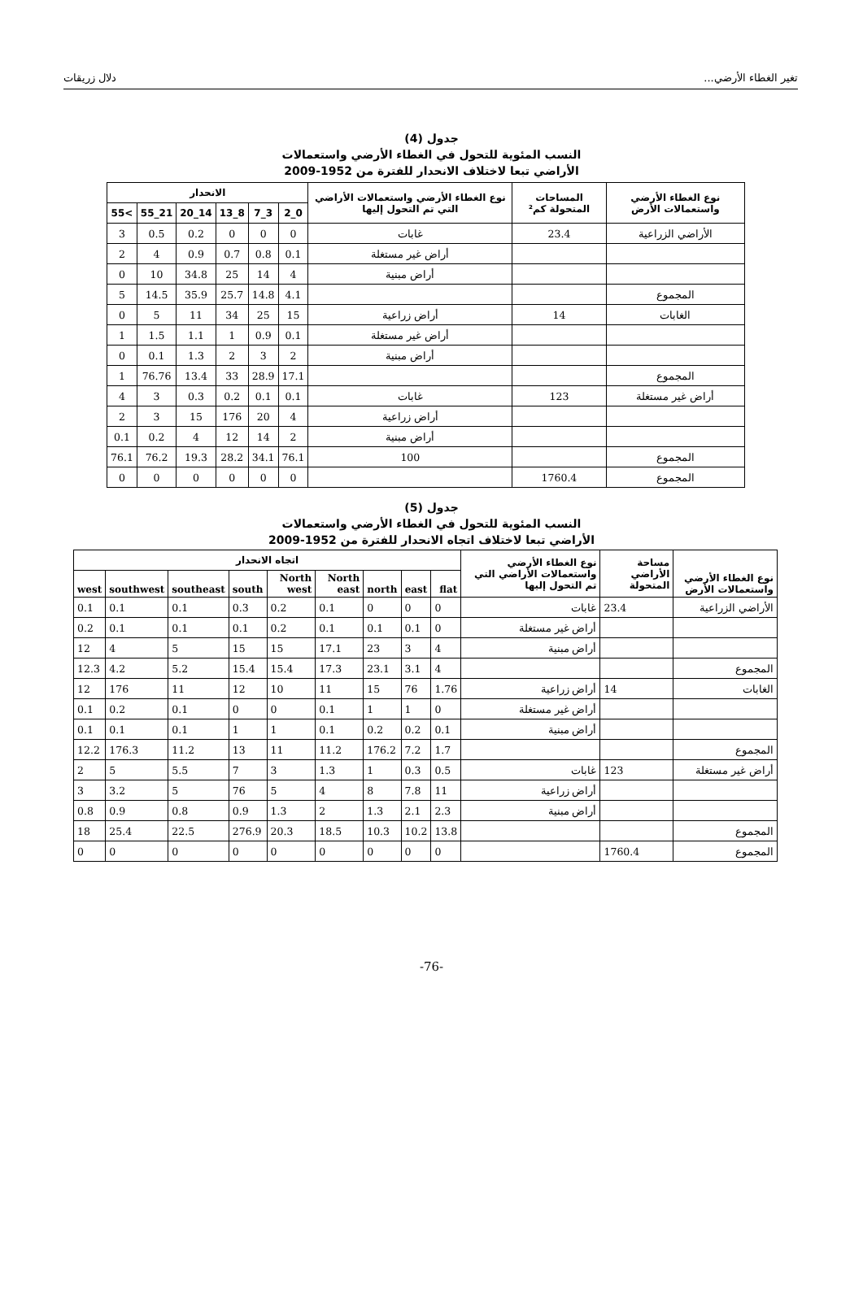تغير الغطاء الأرضي... دلال زريقات
جدول (4)
النسب المئوية للتحول في الغطاء الأرضي واستعمالات
الأراضي تبعا لاختلاف الانحدار للفترة من 1952-2009
| نوع الغطاء الأرضي واستعمالات الأرض | المساحات المتحولة كم² | نوع الغطاء الأرضي واستعمالات الأراضي التي تم التحول إليها | الانحدار | | | | | |
| --- | --- | --- | --- | --- | --- | --- | --- | --- |
| | | | 0_2 | 3_7 | 8_13 | 14_20 | 21_55 | >55 |
| الأراضي الزراعية | 23.4 | غابات | 0 | 0 | 0 | 0.2 | 0.5 | 3 |
| | | أراض غير مستغلة | 0.1 | 0.8 | 0.7 | 0.9 | 4 | 2 |
| | | أراض مبنية | 4 | 14 | 25 | 34.8 | 10 | 0 |
| المجموع | | | 4.1 | 14.8 | 25.7 | 35.9 | 14.5 | 5 |
| الغابات | 14 | أراض زراعية | 15 | 25 | 34 | 11 | 5 | 0 |
| | | أراض غير مستغلة | 0.1 | 0.9 | 1 | 1.1 | 1.5 | 1 |
| | | أراض مبنية | 2 | 3 | 2 | 1.3 | 0.1 | 0 |
| المجموع | | | 17.1 | 28.9 | 33 | 13.4 | 76.76 | 1 |
| أراض غير مستغلة | 123 | غابات | 0.1 | 0.1 | 0.2 | 0.3 | 3 | 4 |
| | | أراض زراعية | 4 | 20 | 176 | 15 | 3 | 2 |
| | | أراض مبنية | 2 | 14 | 12 | 4 | 0.2 | 0.1 |
| المجموع | | 100 | 76.1 | 34.1 | 28.2 | 19.3 | 76.2 | 76.1 |
| المجموع | 1760.4 | | 0 | 0 | 0 | 0 | 0 | 0 |
جدول (5)
النسب المئوية للتحول في الغطاء الأرضي واستعمالات
الأراضي تبعا لاختلاف اتجاه الانحدار للفترة من 1952-2009
| نوع الغطاء الأرضي واستعمالات الأرض | مساحة الأراضي المتحولة | نوع الغطاء الأرضي واستعمالات الأراضي التي تم التحول إليها | اتجاه الانحدار | | | | | | | | |
| --- | --- | --- | --- | --- | --- | --- | --- | --- | --- | --- | --- |
| | | | flat | east | north | North east | North west | south | southeast | southwest | west |
| الأراضي الزراعية | 23.4 | غابات | 0 | 0 | 0 | 0.1 | 0.2 | 0.3 | 0.1 | 0.1 | 0.1 |
| | | أراض غير مستغلة | 0 | 0.1 | 0.1 | 0.1 | 0.2 | 0.1 | 0.1 | 0.1 | 0.2 |
| | | أراض مبنية | 4 | 3 | 23 | 17.1 | 15 | 15 | 5 | 4 | 12 |
| المجموع | | | 4 | 3.1 | 23.1 | 17.3 | 15.4 | 15.4 | 5.2 | 4.2 | 12.3 |
| الغابات | 14 | أراض زراعية | 1.76 | 76 | 15 | 11 | 10 | 12 | 11 | 176 | 12 |
| | | أراض غير مستغلة | 0 | 1 | 1 | 0.1 | 0 | 0 | 0.1 | 0.2 | 0.1 |
| | | أراض مبنية | 0.1 | 0.2 | 0.2 | 0.1 | 1 | 1 | 0.1 | 0.1 | 0.1 |
| المجموع | | | 1.7 | 7.2 | 176.2 | 11.2 | 11 | 13 | 11.2 | 176.3 | 12.2 |
| أراض غير مستغلة | 123 | غابات | 0.5 | 0.3 | 1 | 1.3 | 3 | 7 | 5.5 | 5 | 2 |
| | | أراض زراعية | 11 | 7.8 | 8 | 4 | 5 | 76 | 5 | 3.2 | 3 |
| | | أراض مبنية | 2.3 | 2.1 | 1.3 | 2 | 1.3 | 0.9 | 0.8 | 0.9 | 0.8 |
| المجموع | | | 13.8 | 10.2 | 10.3 | 18.5 | 20.3 | 276.9 | 22.5 | 25.4 | 18 |
| المجموع | 1760.4 | | 0 | 0 | 0 | 0 | 0 | 0 | 0 | 0 | 0 |
-76-